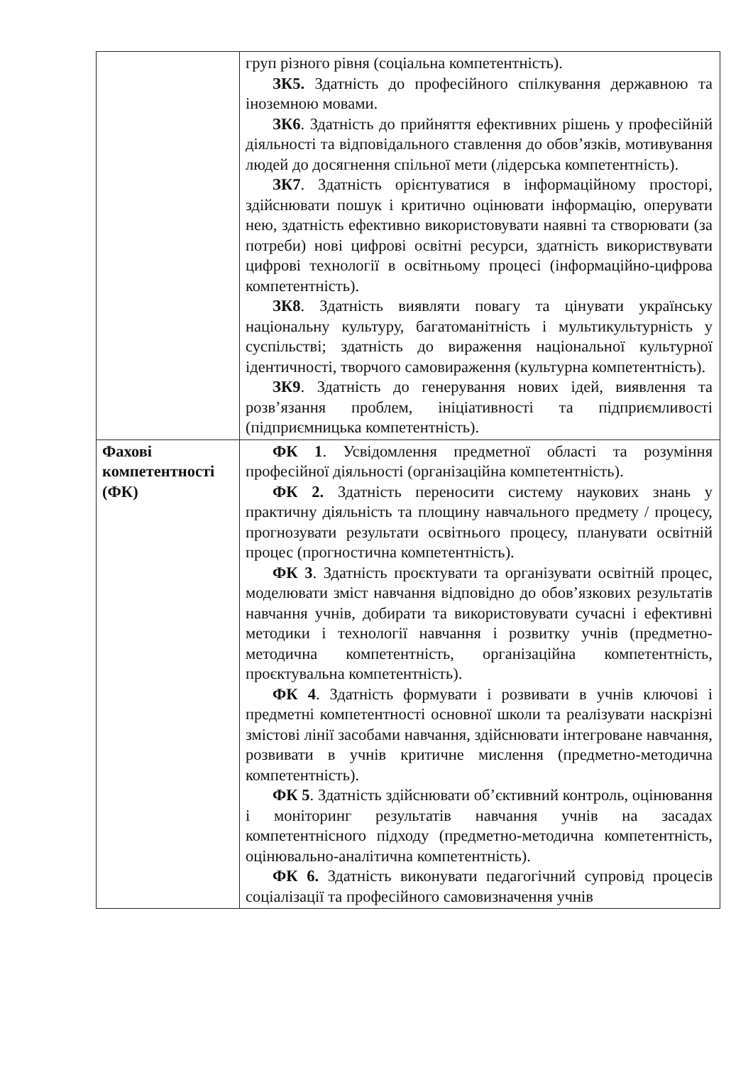| | груп різного рівня (соціальна компетентність). ЗК5. Здатність до професійного спілкування державною та іноземною мовами. ЗК6 . Здатність до прийняття ефективних рішень у професійній діяльності та відповідального ставлення до обов’язків, мотивування людей до досягнення спільної мети (лідерська компетентність). ЗК7 . Здатність орієнтуватися в інформаційному просторі, здійснювати пошук і критично оцінювати інформацію, оперувати нею, здатність ефективно використовувати наявні та створювати (за потреби) нові цифрові освітні ресурси, здатність використвувати цифрові технології в освітньому процесі (інформаційно-цифрова компетентність). ЗК8 . Здатність виявляти повагу та цінувати українську національну культуру, багатоманітність і мультикультурність у суспільстві; здатність до вираження національної культурної ідентичності, творчого самовираження (культурна компетентність). ЗК9 . Здатність до генерування нових ідей, виявлення та розв’язання проблем, ініціативності та підприємливості (підприємницька компетентність). |
| Фахові компетентності (ФК) | ФК 1 . Усвідомлення предметної області та розуміння професійної діяльності (організаційна компетентність). ФК 2. Здатність переносити систему наукових знань у практичну діяльність та площину навчального предмету / процесу, прогнозувати результати освітнього процесу, планувати освітній процес (прогностична компетентність). ФК 3 . Здатність проєктувати та організувати освітній процес, моделювати зміст навчання відповідно до обов’язкових результатів навчання учнів, добирати та використовувати сучасні і ефективні методики і технології навчання і розвитку учнів (предметно-методична компетентність, організаційна компетентність, проєктувальна компетентність). ФК 4 . Здатність формувати і розвивати в учнів ключові і предметні компетентності основної школи та реалізувати наскрізні змістові лінії засобами навчання, здійснювати інтегроване навчання, розвивати в учнів критичне мислення (предметно-методична компетентність). ФК 5 . Здатність здійснювати об’єктивний контроль, оцінювання і моніторинг результатів навчання учнів на засадах компетентнісного підходу (предметно-методична компетентність, оцінювально-аналітична компетентність). ФК 6. Здатність виконувати педагогічний супровід процесів соціалізації та професійного самовизначення учнів |